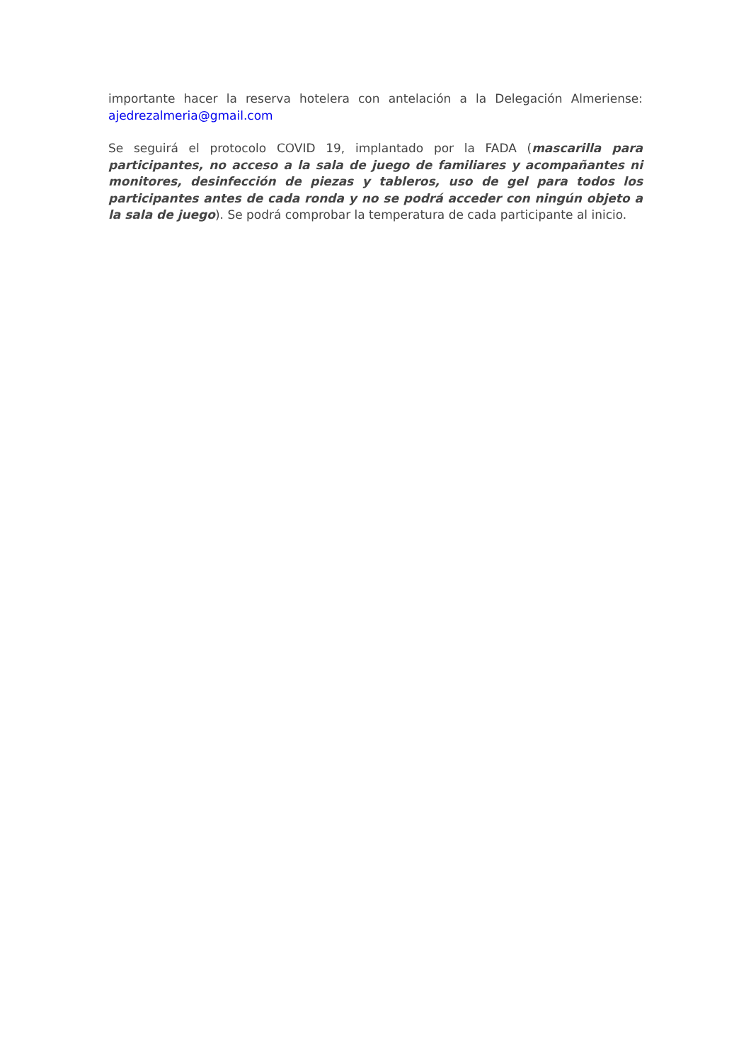importante hacer la reserva hotelera con antelación a la Delegación Almeriense: ajedrezalmeria@gmail.com
Se seguirá el protocolo COVID 19, implantado por la FADA (mascarilla para participantes, no acceso a la sala de juego de familiares y acompañantes ni monitores, desinfección de piezas y tableros, uso de gel para todos los participantes antes de cada ronda y no se podrá acceder con ningún objeto a la sala de juego). Se podrá comprobar la temperatura de cada participante al inicio.